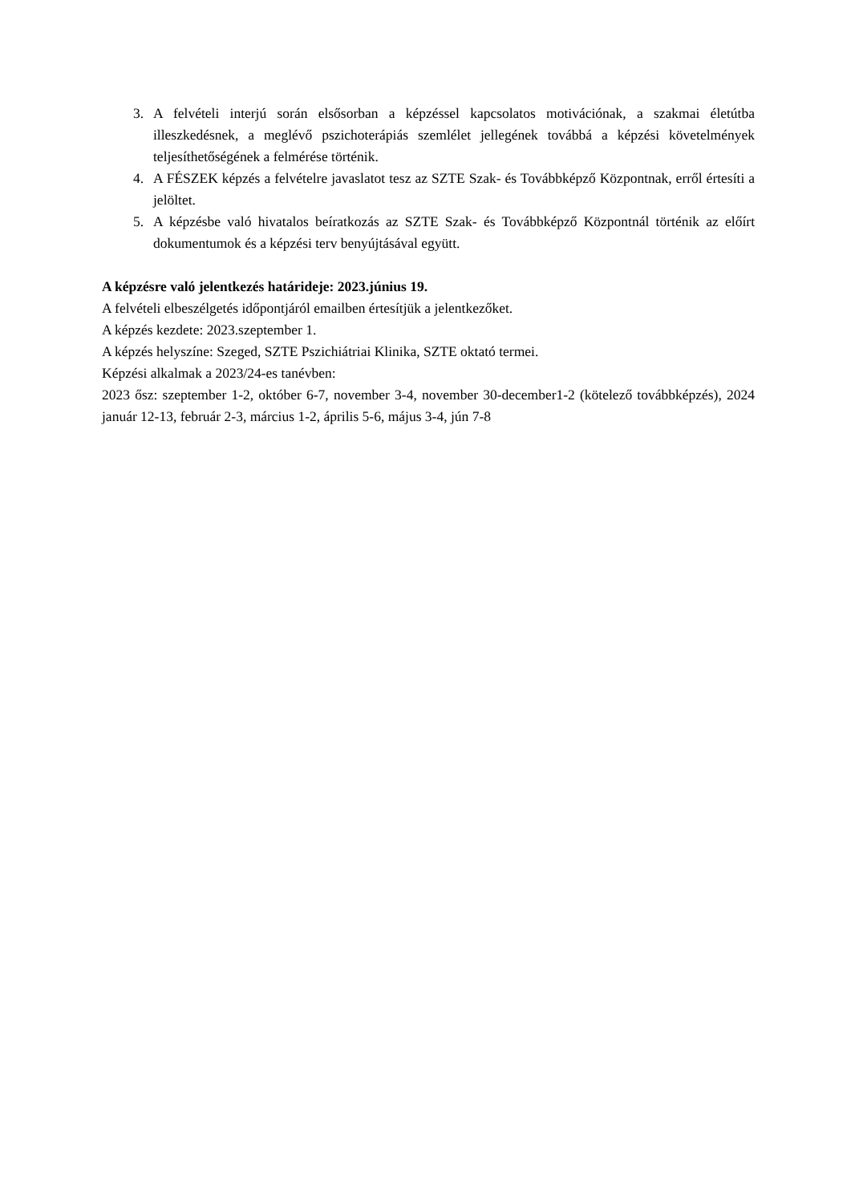3. A felvételi interjú során elsősorban a képzéssel kapcsolatos motivációnak, a szakmai életútba illeszkedésnek, a meglévő pszichoterápiás szemlélet jellegének továbbá a képzési követelmények teljesíthetőségének a felmérése történik.
4. A FÉSZEK képzés a felvételre javaslatot tesz az SZTE Szak- és Továbbképző Központnak, erről értesíti a jelöltet.
5. A képzésbe való hivatalos beíratkozás az SZTE Szak- és Továbbképző Központnál történik az előírt dokumentumok és a képzési terv benyújtásával együtt.
A képzésre való jelentkezés határideje: 2023.június 19.
A felvételi elbeszélgetés időpontjáról emailben értesítjük a jelentkezőket.
A képzés kezdete: 2023.szeptember 1.
A képzés helyszíne: Szeged, SZTE Pszichiátriai Klinika, SZTE oktató termei.
Képzési alkalmak a 2023/24-es tanévben:
2023 ősz: szeptember 1-2, október 6-7, november 3-4, november 30-december1-2 (kötelező továbbképzés), 2024 január 12-13, február 2-3, március 1-2, április 5-6, május 3-4, jún 7-8